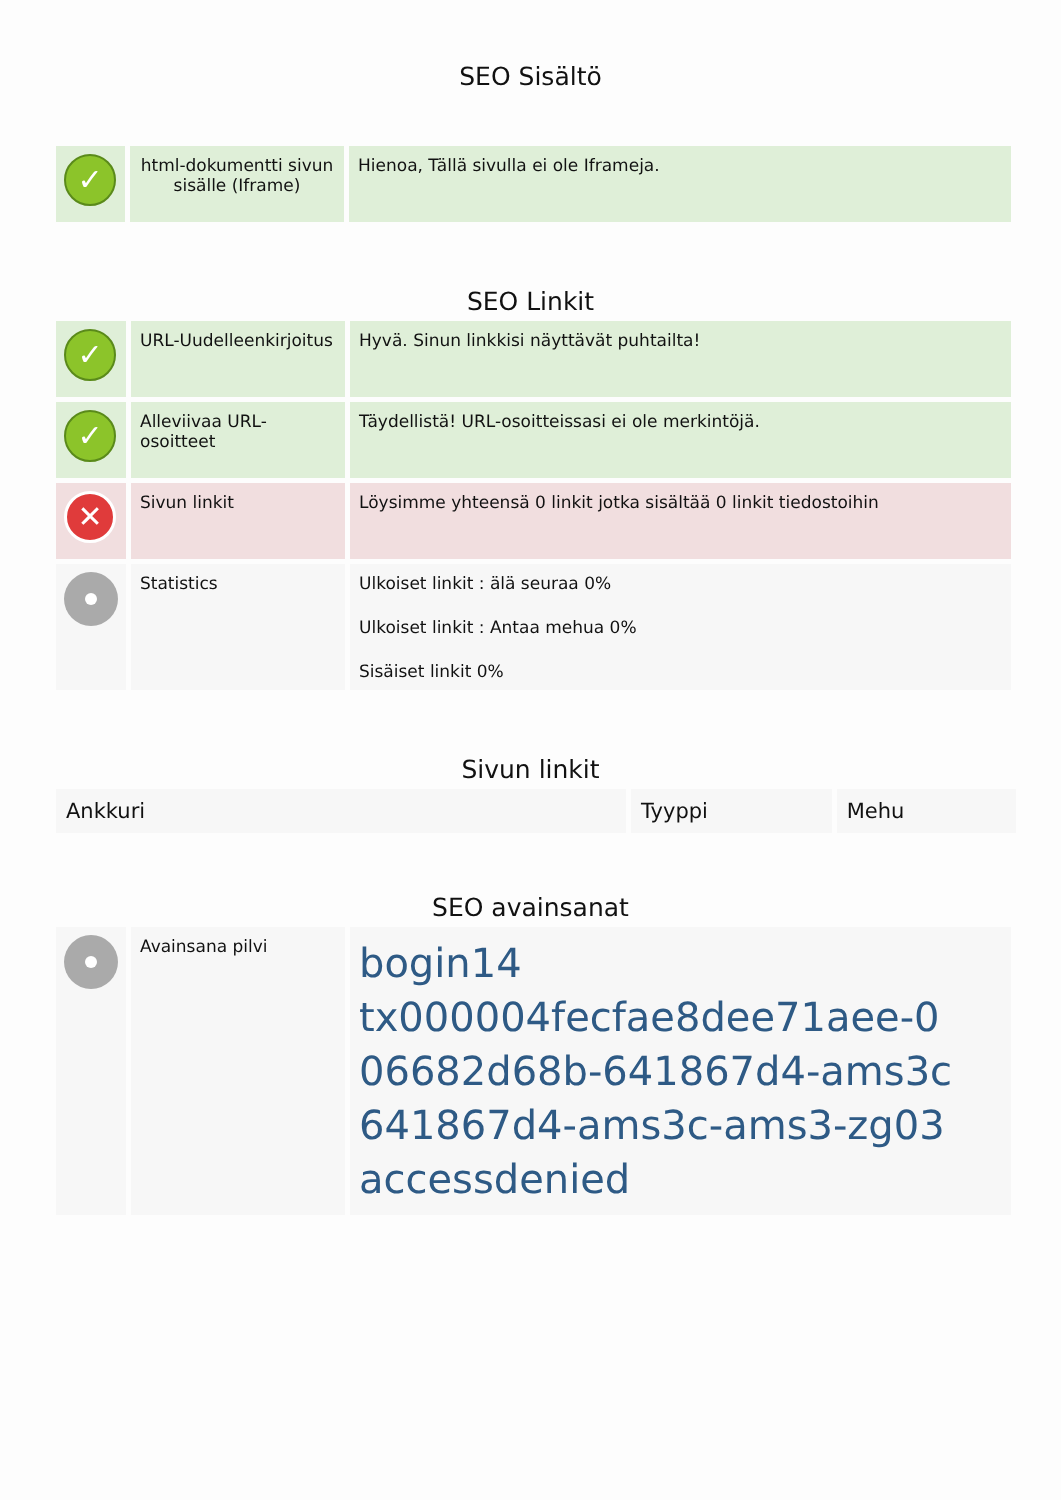SEO Sisältö
| ✓ | html-dokumentti sivun sisälle (Iframe) | Hienoa, Tällä sivulla ei ole Iframeja. |
SEO Linkit
| ✓ | URL-Uudelleenkirjoitus | Hyvä. Sinun linkkisi näyttävät puhtailta! |
| ✓ | Alleviivaa URL-osoitteet | Täydellistä! URL-osoitteissasi ei ole merkintöjä. |
| ✕ | Sivun linkit | Löysimme yhteensä 0 linkit jotka sisältää 0 linkit tiedostoihin |
| | Statistics | Ulkoiset linkit : älä seuraa 0% Ulkoiset linkit : Antaa mehua 0% Sisäiset linkit 0% |
Sivun linkit
| Ankkuri | Tyyppi | Mehu |
| --- | --- | --- |
SEO avainsanat
| | Avainsana pilvi | bogin14 tx000004fecfae8dee71aee-0 06682d68b-641867d4-ams3c 641867d4-ams3c-ams3-zg03 accessdenied |